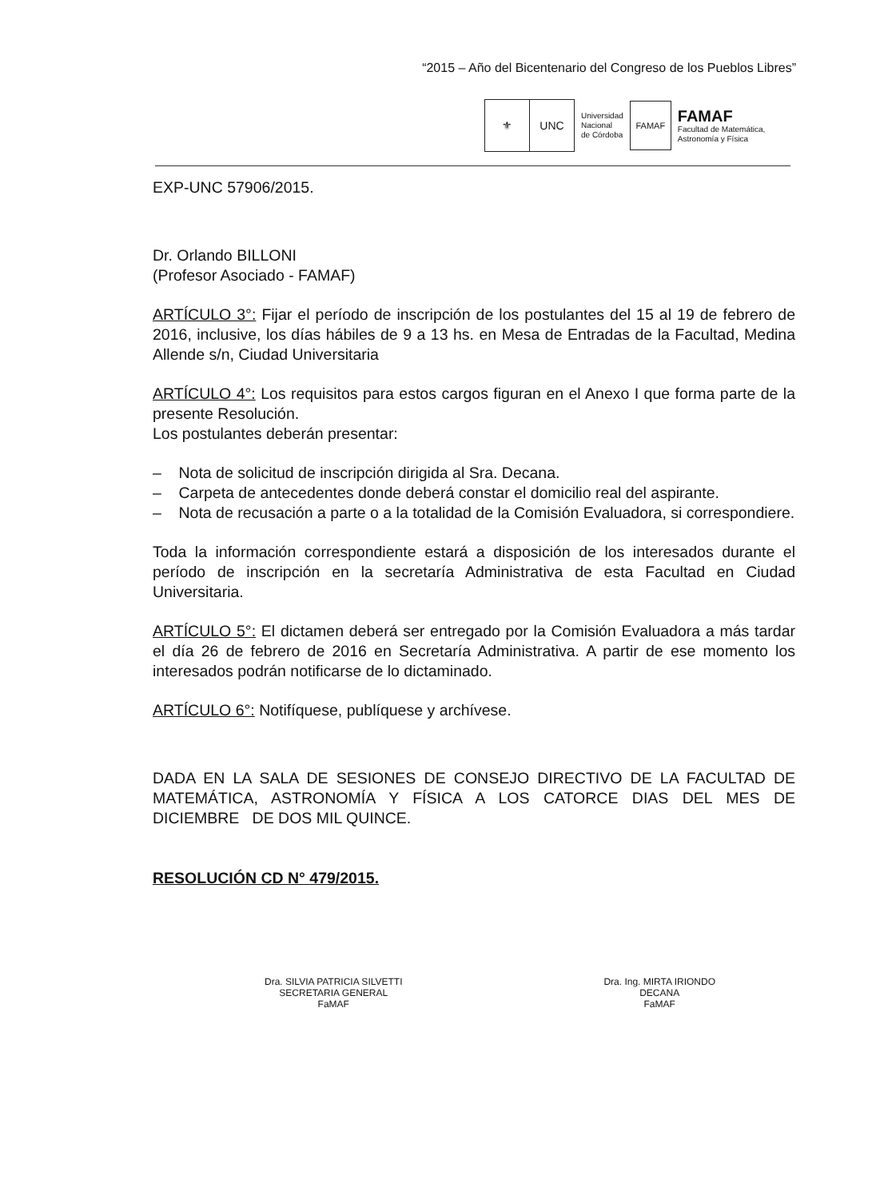“2015 – Año del Bicentenario del Congreso de los Pueblos Libres”
⚜ UNC
Universidad
Nacional
de Córdoba
FAMAF
FAMAF
Facultad de Matemática,
Astronomía y Física
EXP-UNC 57906/2015.
Dr. Orlando BILLONI
(Profesor Asociado - FAMAF)
ARTÍCULO 3°: Fijar el período de inscripción de los postulantes del 15 al 19 de febrero de 2016, inclusive, los días hábiles de 9 a 13 hs. en Mesa de Entradas de la Facultad, Medina Allende s/n, Ciudad Universitaria
ARTÍCULO 4°: Los requisitos para estos cargos figuran en el Anexo I que forma parte de la presente Resolución.
Los postulantes deberán presentar:
– Nota de solicitud de inscripción dirigida al Sra. Decana.
– Carpeta de antecedentes donde deberá constar el domicilio real del aspirante.
– Nota de recusación a parte o a la totalidad de la Comisión Evaluadora, si correspondiere.
Toda la información correspondiente estará a disposición de los interesados durante el período de inscripción en la secretaría Administrativa de esta Facultad en Ciudad Universitaria.
ARTÍCULO 5°: El dictamen deberá ser entregado por la Comisión Evaluadora a más tardar el día 26 de febrero de 2016 en Secretaría Administrativa. A partir de ese momento los interesados podrán notificarse de lo dictaminado.
ARTÍCULO 6°: Notifíquese, publíquese y archívese.
DADA EN LA SALA DE SESIONES DE CONSEJO DIRECTIVO DE LA FACULTAD DE MATEMÁTICA, ASTRONOMÍA Y FÍSICA A LOS CATORCE DIAS DEL MES DE DICIEMBRE DE DOS MIL QUINCE.
RESOLUCIÓN CD N° 479/2015.
Dra. SILVIA PATRICIA SILVETTI
SECRETARIA GENERAL
FaMAF
Dra. Ing. MIRTA IRIONDO
DECANA
FaMAF